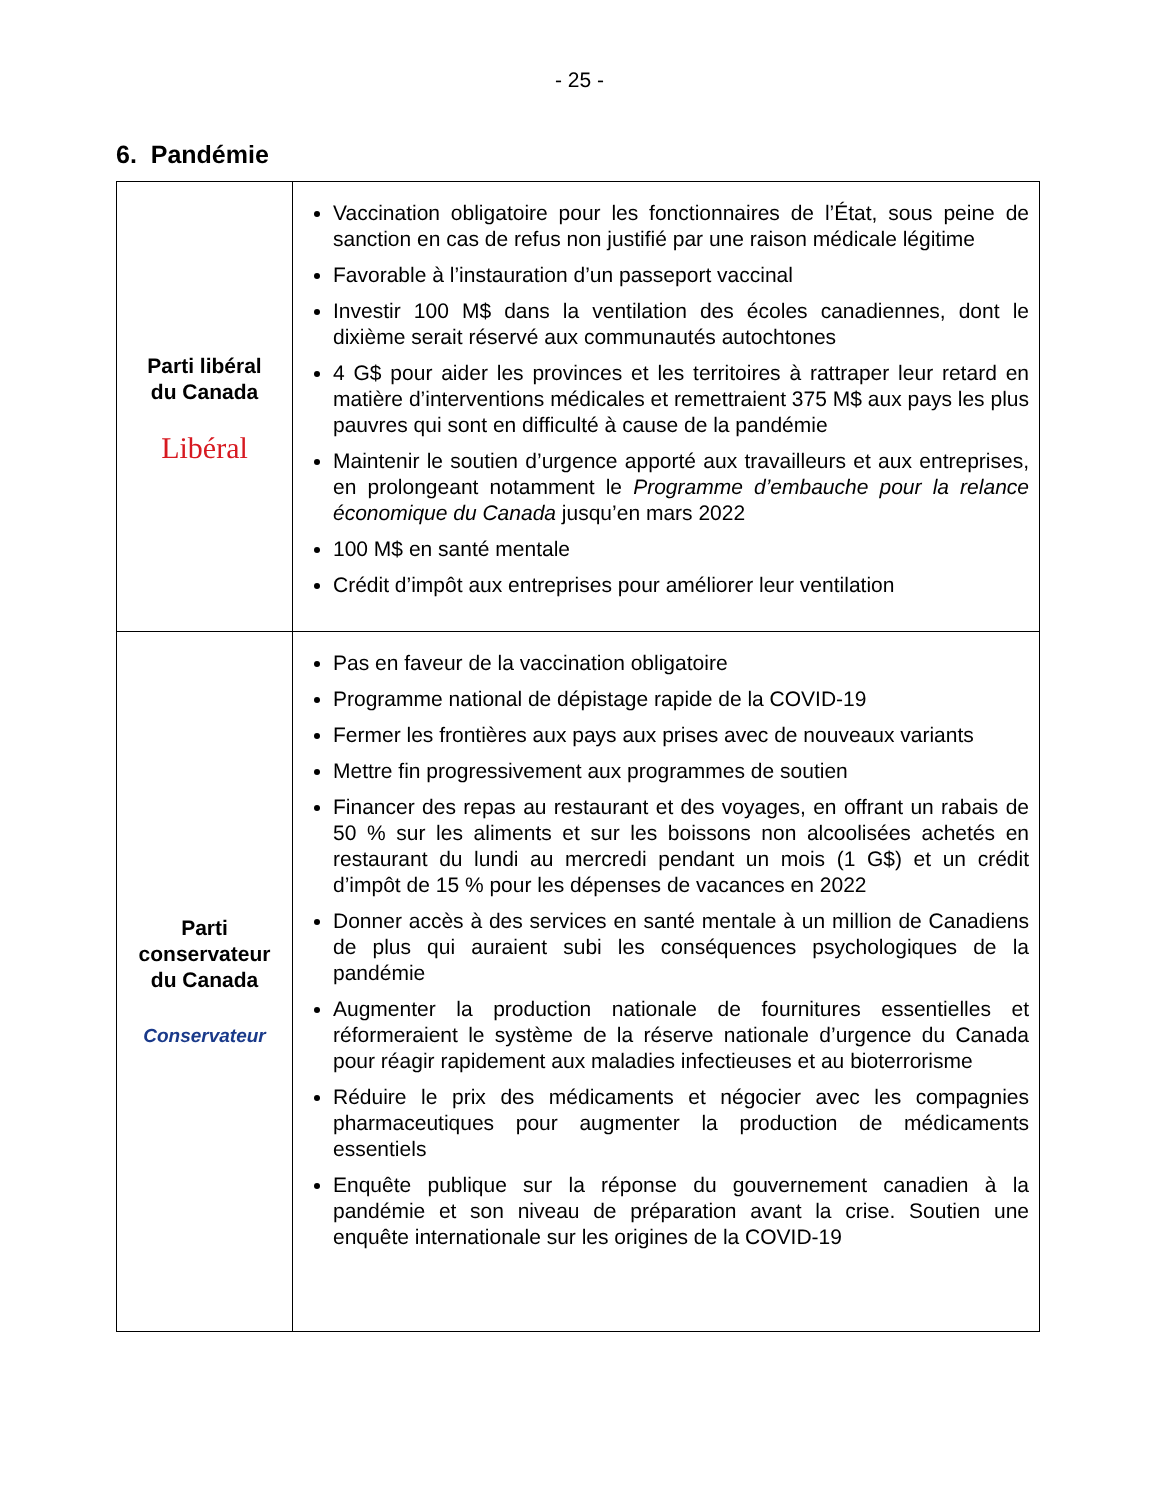- 25 -
6. Pandémie
| Parti libéral du Canada Libéral | Vaccination obligatoire pour les fonctionnaires de l’État, sous peine de sanction en cas de refus non justifié par une raison médicale légitime Favorable à l’instauration d’un passeport vaccinal Investir 100 M$ dans la ventilation des écoles canadiennes, dont le dixième serait réservé aux communautés autochtones 4 G$ pour aider les provinces et les territoires à rattraper leur retard en matière d’interventions médicales et remettraient 375 M$ aux pays les plus pauvres qui sont en difficulté à cause de la pandémie Maintenir le soutien d’urgence apporté aux travailleurs et aux entreprises, en prolongeant notamment le Programme d’embauche pour la relance économique du Canada jusqu’en mars 2022 100 M$ en santé mentale Crédit d’impôt aux entreprises pour améliorer leur ventilation |
| Parti conservateur du Canada Conservateur | Pas en faveur de la vaccination obligatoire Programme national de dépistage rapide de la COVID-19 Fermer les frontières aux pays aux prises avec de nouveaux variants Mettre fin progressivement aux programmes de soutien Financer des repas au restaurant et des voyages, en offrant un rabais de 50 % sur les aliments et sur les boissons non alcoolisées achetés en restaurant du lundi au mercredi pendant un mois (1 G$) et un crédit d’impôt de 15 % pour les dépenses de vacances en 2022 Donner accès à des services en santé mentale à un million de Canadiens de plus qui auraient subi les conséquences psychologiques de la pandémie Augmenter la production nationale de fournitures essentielles et réformeraient le système de la réserve nationale d’urgence du Canada pour réagir rapidement aux maladies infectieuses et au bioterrorisme Réduire le prix des médicaments et négocier avec les compagnies pharmaceutiques pour augmenter la production de médicaments essentiels Enquête publique sur la réponse du gouvernement canadien à la pandémie et son niveau de préparation avant la crise. Soutien une enquête internationale sur les origines de la COVID-19 |